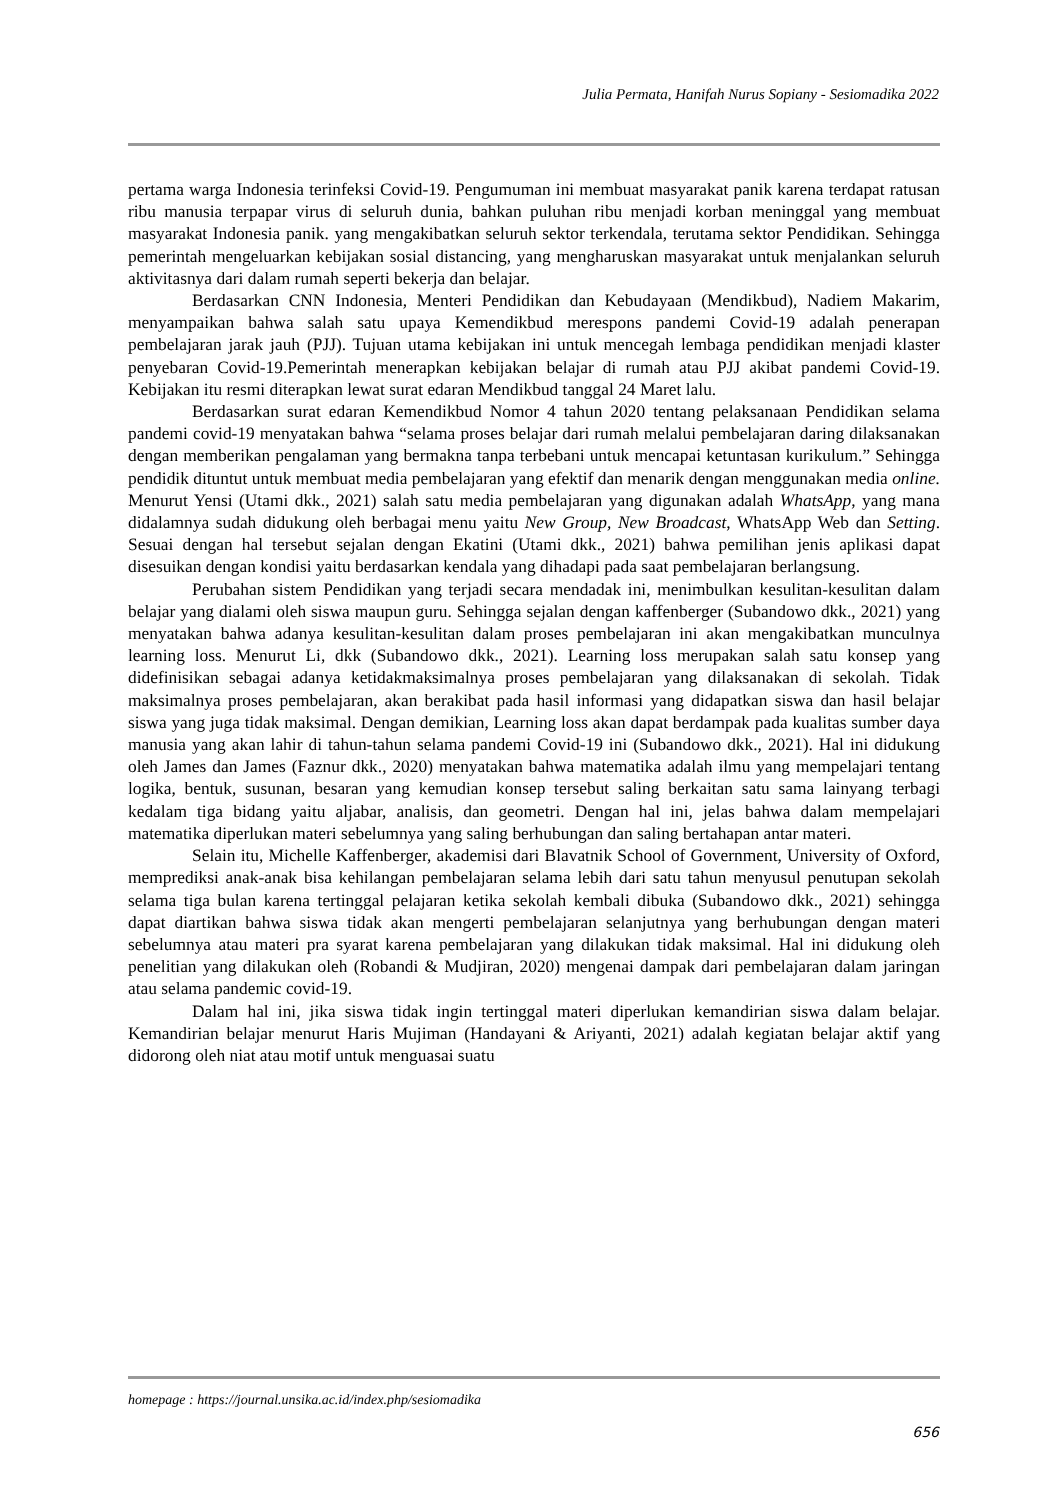Julia Permata, Hanifah Nurus Sopiany - Sesiomadika 2022
pertama warga Indonesia terinfeksi Covid-19. Pengumuman ini membuat masyarakat panik karena terdapat ratusan ribu manusia terpapar virus di seluruh dunia, bahkan puluhan ribu menjadi korban meninggal yang membuat masyarakat Indonesia panik. yang mengakibatkan seluruh sektor terkendala, terutama sektor Pendidikan. Sehingga pemerintah mengeluarkan kebijakan sosial distancing, yang mengharuskan masyarakat untuk menjalankan seluruh aktivitasnya dari dalam rumah seperti bekerja dan belajar.
Berdasarkan CNN Indonesia, Menteri Pendidikan dan Kebudayaan (Mendikbud), Nadiem Makarim, menyampaikan bahwa salah satu upaya Kemendikbud merespons pandemi Covid-19 adalah penerapan pembelajaran jarak jauh (PJJ). Tujuan utama kebijakan ini untuk mencegah lembaga pendidikan menjadi klaster penyebaran Covid-19.Pemerintah menerapkan kebijakan belajar di rumah atau PJJ akibat pandemi Covid-19. Kebijakan itu resmi diterapkan lewat surat edaran Mendikbud tanggal 24 Maret lalu.
Berdasarkan surat edaran Kemendikbud Nomor 4 tahun 2020 tentang pelaksanaan Pendidikan selama pandemi covid-19 menyatakan bahwa “selama proses belajar dari rumah melalui pembelajaran daring dilaksanakan dengan memberikan pengalaman yang bermakna tanpa terbebani untuk mencapai ketuntasan kurikulum.” Sehingga pendidik dituntut untuk membuat media pembelajaran yang efektif dan menarik dengan menggunakan media online. Menurut Yensi (Utami dkk., 2021) salah satu media pembelajaran yang digunakan adalah WhatsApp, yang mana didalamnya sudah didukung oleh berbagai menu yaitu New Group, New Broadcast, WhatsApp Web dan Setting. Sesuai dengan hal tersebut sejalan dengan Ekatini (Utami dkk., 2021) bahwa pemilihan jenis aplikasi dapat disesuikan dengan kondisi yaitu berdasarkan kendala yang dihadapi pada saat pembelajaran berlangsung.
Perubahan sistem Pendidikan yang terjadi secara mendadak ini, menimbulkan kesulitan-kesulitan dalam belajar yang dialami oleh siswa maupun guru. Sehingga sejalan dengan kaffenberger (Subandowo dkk., 2021) yang menyatakan bahwa adanya kesulitan-kesulitan dalam proses pembelajaran ini akan mengakibatkan munculnya learning loss. Menurut Li, dkk (Subandowo dkk., 2021). Learning loss merupakan salah satu konsep yang didefinisikan sebagai adanya ketidakmaksimalnya proses pembelajaran yang dilaksanakan di sekolah. Tidak maksimalnya proses pembelajaran, akan berakibat pada hasil informasi yang didapatkan siswa dan hasil belajar siswa yang juga tidak maksimal. Dengan demikian, Learning loss akan dapat berdampak pada kualitas sumber daya manusia yang akan lahir di tahun-tahun selama pandemi Covid-19 ini (Subandowo dkk., 2021). Hal ini didukung oleh James dan James (Faznur dkk., 2020) menyatakan bahwa matematika adalah ilmu yang mempelajari tentang logika, bentuk, susunan, besaran yang kemudian konsep tersebut saling berkaitan satu sama lainyang terbagi kedalam tiga bidang yaitu aljabar, analisis, dan geometri. Dengan hal ini, jelas bahwa dalam mempelajari matematika diperlukan materi sebelumnya yang saling berhubungan dan saling bertahapan antar materi.
Selain itu, Michelle Kaffenberger, akademisi dari Blavatnik School of Government, University of Oxford, memprediksi anak-anak bisa kehilangan pembelajaran selama lebih dari satu tahun menyusul penutupan sekolah selama tiga bulan karena tertinggal pelajaran ketika sekolah kembali dibuka (Subandowo dkk., 2021) sehingga dapat diartikan bahwa siswa tidak akan mengerti pembelajaran selanjutnya yang berhubungan dengan materi sebelumnya atau materi pra syarat karena pembelajaran yang dilakukan tidak maksimal. Hal ini didukung oleh penelitian yang dilakukan oleh (Robandi & Mudjiran, 2020) mengenai dampak dari pembelajaran dalam jaringan atau selama pandemic covid-19.
Dalam hal ini, jika siswa tidak ingin tertinggal materi diperlukan kemandirian siswa dalam belajar. Kemandirian belajar menurut Haris Mujiman (Handayani & Ariyanti, 2021) adalah kegiatan belajar aktif yang didorong oleh niat atau motif untuk menguasai suatu
homepage : https://journal.unsika.ac.id/index.php/sesiomadika
656